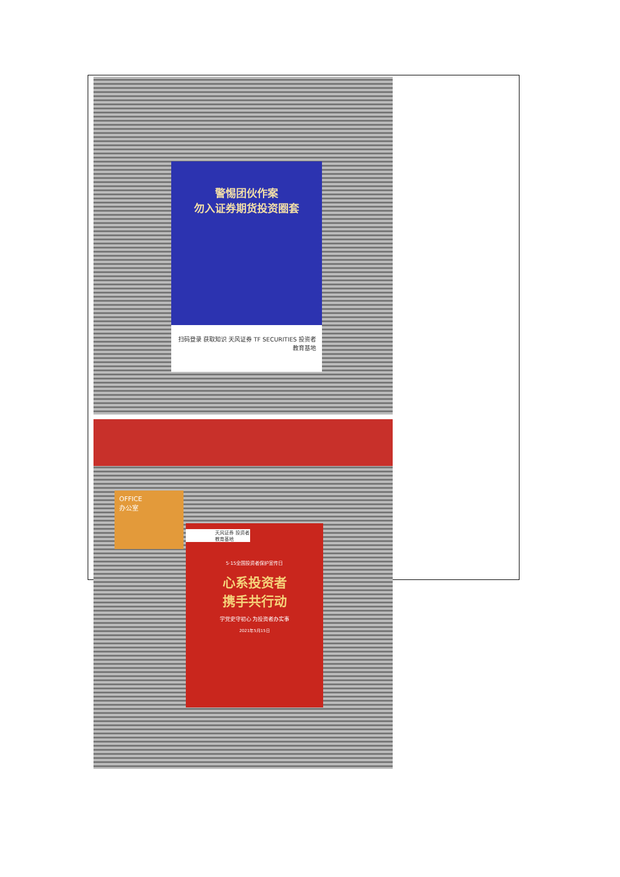警惕团伙作案
勿入证券期货投资圈套
扫码登录 获取知识 天风证券 TF SECURITIES 投资者 教育基地
OFFICE
办公室
天风证券 投资者 教育基地
5·15全国投资者保护宣传日
心系投资者
携手共行动
学党史守初心 为投资者办实事
2021年5月15日